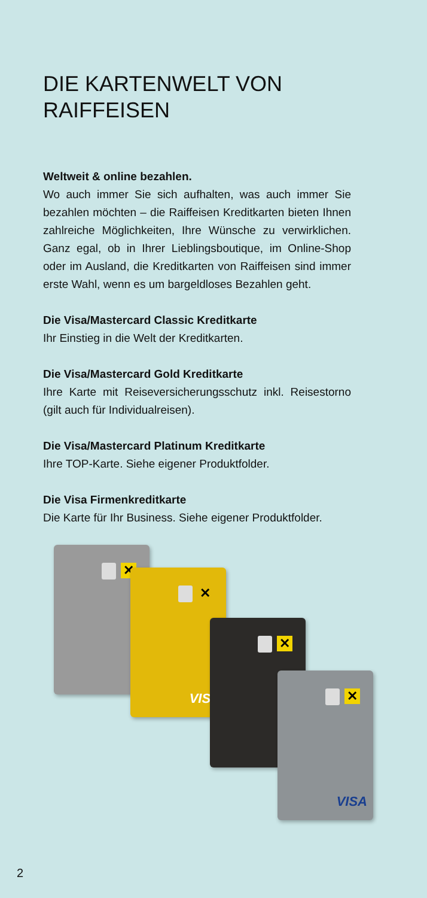DIE KARTENWELT VON RAIFFEISEN
Weltweit & online bezahlen.
Wo auch immer Sie sich aufhalten, was auch immer Sie bezahlen möchten – die Raiffeisen Kreditkarten bieten Ihnen zahlreiche Möglichkeiten, Ihre Wünsche zu verwirklichen. Ganz egal, ob in Ihrer Lieblingsboutique, im Online-Shop oder im Ausland, die Kreditkarten von Raiffeisen sind immer erste Wahl, wenn es um bargeldloses Bezahlen geht.
Die Visa/Mastercard Classic Kreditkarte
Ihr Einstieg in die Welt der Kreditkarten.
Die Visa/Mastercard Gold Kreditkarte
Ihre Karte mit Reiseversicherungsschutz inkl. Reisestorno (gilt auch für Individualreisen).
Die Visa/Mastercard Platinum Kreditkarte
Ihre TOP-Karte. Siehe eigener Produktfolder.
Die Visa Firmenkreditkarte
Die Karte für Ihr Business. Siehe eigener Produktfolder.
✕
✕
VISA
✕
✕
VISA
2